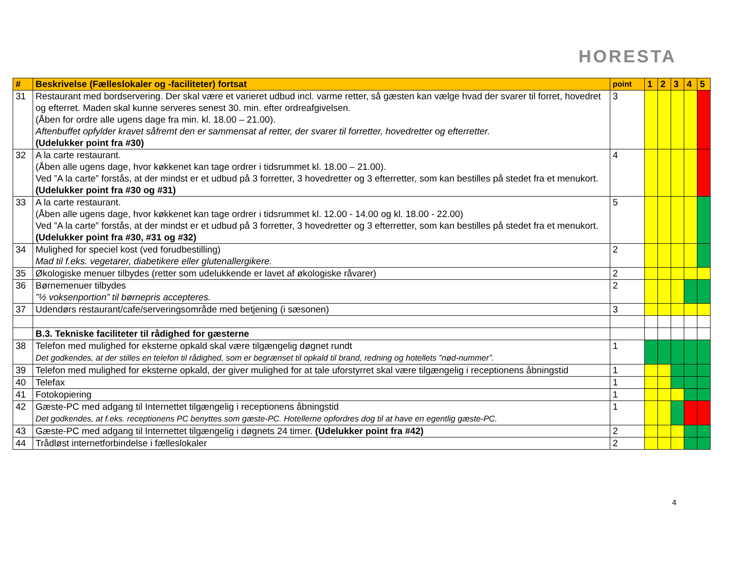HORESTA
| # | Beskrivelse (Fælleslokaler og -faciliteter) fortsat | point | 1 | 2 | 3 | 4 | 5 |
| --- | --- | --- | --- | --- | --- | --- | --- |
| 31 | Restaurant med bordservering. Der skal være et varieret udbud incl. varme retter, så gæsten kan vælge hvad der svarer til forret, hovedret og efterret. Maden skal kunne serveres senest 30. min. efter ordreafgivelsen. (Åben for ordre alle ugens dage fra min. kl. 18.00 – 21.00). Aftenbuffet opfylder kravet såfremt den er sammensat af retter, der svarer til forretter, hovedretter og efterretter. (Udelukker point fra #30) | 3 | | | | | |
| 32 | A la carte restaurant. (Åben alle ugens dage, hvor køkkenet kan tage ordrer i tidsrummet kl. 18.00 – 21.00). Ved ”A la carte” forstås, at der mindst er et udbud på 3 forretter, 3 hovedretter og 3 efterretter, som kan bestilles på stedet fra et menukort. (Udelukker point fra #30 og #31) | 4 | | | | | |
| 33 | A la carte restaurant. (Åben alle ugens dage, hvor køkkenet kan tage ordrer i tidsrummet kl. 12.00 - 14.00 og kl. 18.00 - 22.00) Ved ”A la carte” forstås, at der mindst er et udbud på 3 forretter, 3 hovedretter og 3 efterretter, som kan bestilles på stedet fra et menukort. (Udelukker point fra #30, #31 og #32) | 5 | | | | | |
| 34 | Mulighed for speciel kost (ved forudbestilling) Mad til f.eks. vegetarer, diabetikere eller glutenallergikere. | 2 | | | | | |
| 35 | Økologiske menuer tilbydes (retter som udelukkende er lavet af økologiske råvarer) | 2 | | | | | |
| 36 | Børnemenuer tilbydes ”½ voksenportion” til børnepris accepteres. | 2 | | | | | |
| 37 | Udendørs restaurant/cafe/serveringsområde med betjening (i sæsonen) | 3 | | | | | |
| | B.3. Tekniske faciliteter til rådighed for gæsterne | | | | | | |
| 38 | Telefon med mulighed for eksterne opkald skal være tilgængelig døgnet rundt Det godkendes, at der stilles en telefon til rådighed, som er begrænset til opkald til brand, redning og hotellets ”nød-nummer”. | 1 | | | | | |
| 39 | Telefon med mulighed for eksterne opkald, der giver mulighed for at tale uforstyrret skal være tilgængelig i receptionens åbningstid | 1 | | | | | |
| 40 | Telefax | 1 | | | | | |
| 41 | Fotokopiering | 1 | | | | | |
| 42 | Gæste-PC med adgang til Internettet tilgængelig i receptionens åbningstid Det godkendes, at f.eks. receptionens PC benyttes som gæste-PC. Hotellerne opfordres dog til at have en egentlig gæste-PC. | 1 | | | | | |
| 43 | Gæste-PC med adgang til Internettet tilgængelig i døgnets 24 timer. (Udelukker point fra #42) | 2 | | | | | |
| 44 | Trådløst internetforbindelse i fælleslokaler | 2 | | | | | |
4